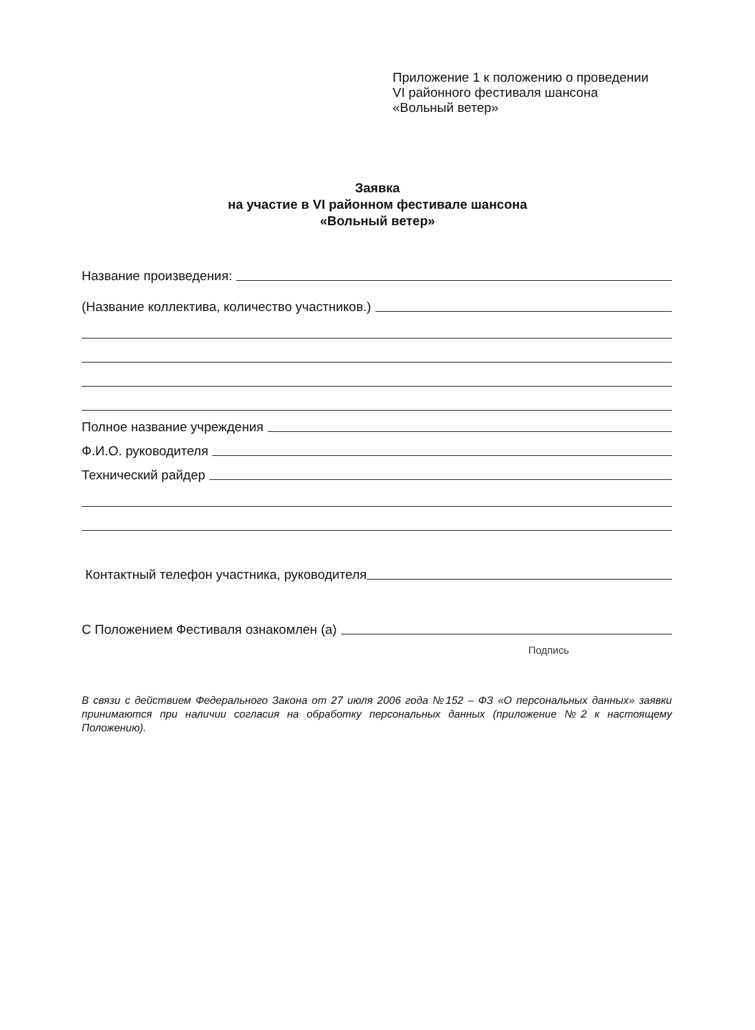Приложение 1 к положению о проведении
VI районного фестиваля шансона
«Вольный ветер»
Заявка
на участие в VI районном фестивале шансона
«Вольный ветер»
Название произведения:
(Название коллектива, количество участников.)
Полное название учреждения
Ф.И.О. руководителя
Технический райдер
Контактный телефон участника, руководителя
С Положением Фестиваля ознакомлен (а)
Подпись
В связи с действием Федерального Закона от 27 июля 2006 года №152 – ФЗ «О персональных данных» заявки принимаются при наличии согласия на обработку персональных данных (приложение №2 к настоящему Положению).